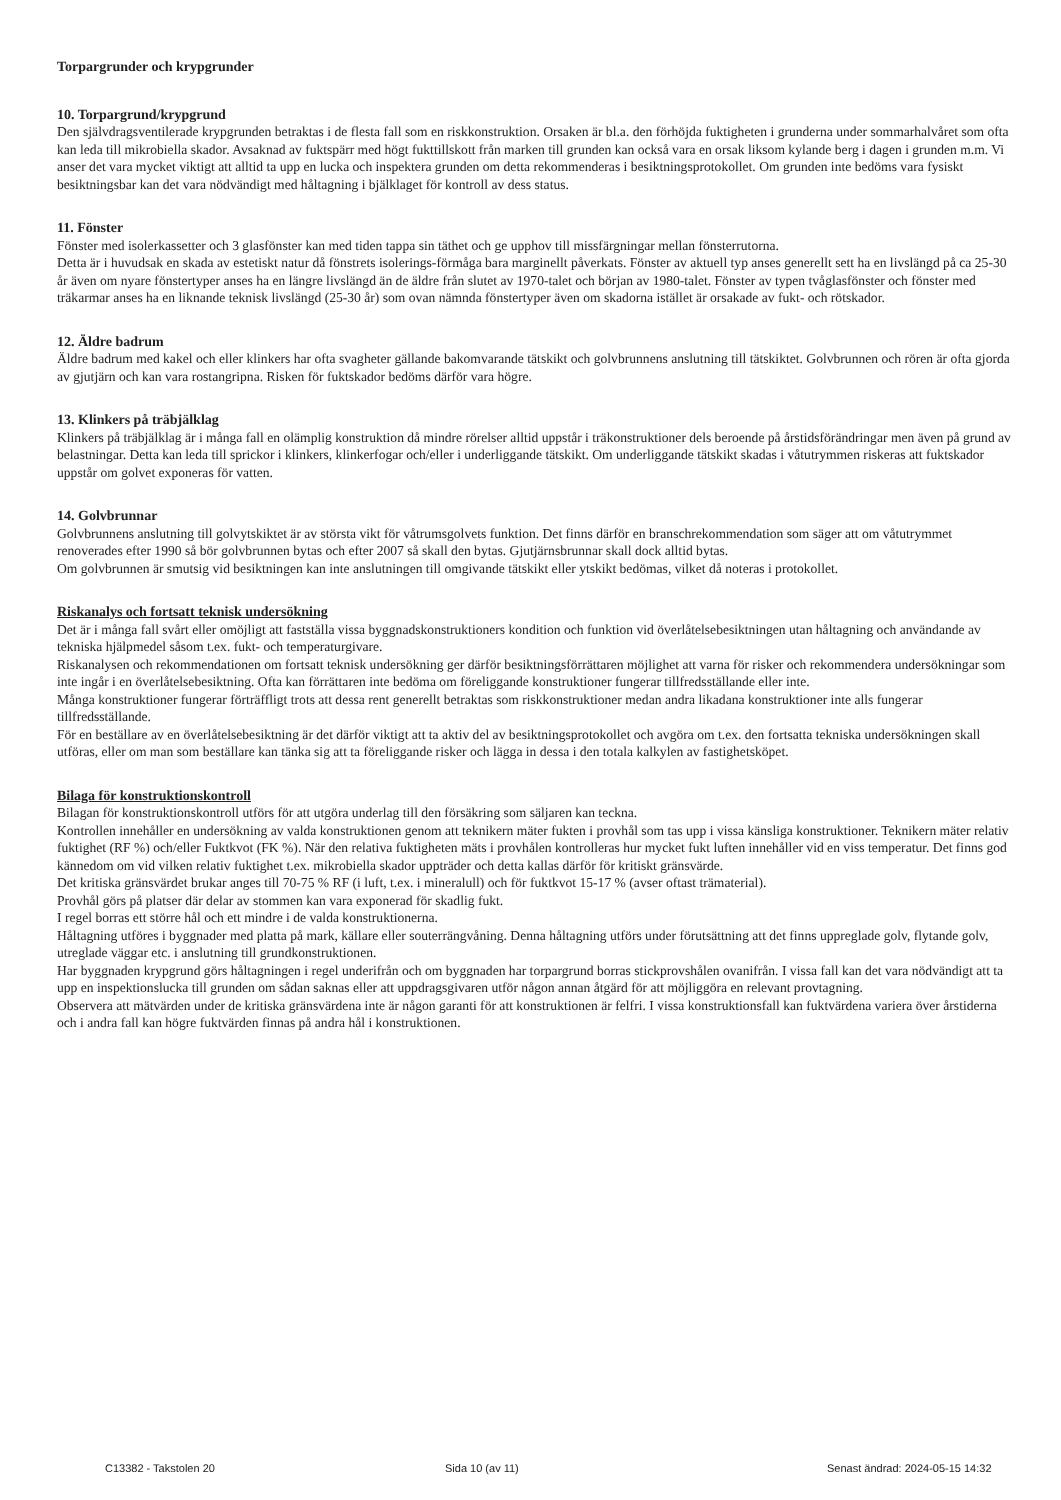Torpargrunder och krypgrunder
10. Torpargrund/krypgrund
Den självdragsventilerade krypgrunden betraktas i de flesta fall som en riskkonstruktion. Orsaken är bl.a. den förhöjda fuktigheten i grunderna under sommarhalvåret som ofta kan leda till mikrobiella skador. Avsaknad av fuktspärr med högt fukttillskott från marken till grunden kan också vara en orsak liksom kylande berg i dagen i grunden m.m. Vi anser det vara mycket viktigt att alltid ta upp en lucka och inspektera grunden om detta rekommenderas i besiktningsprotokollet. Om grunden inte bedöms vara fysiskt besiktningsbar kan det vara nödvändigt med håltagning i bjälklaget för kontroll av dess status.
11. Fönster
Fönster med isolerkassetter och 3 glasfönster kan med tiden tappa sin täthet och ge upphov till missfärgningar mellan fönsterrutorna.
Detta är i huvudsak en skada av estetiskt natur då fönstrets isolerings-förmåga bara marginellt påverkats. Fönster av aktuell typ anses generellt sett ha en livslängd på ca 25-30 år även om nyare fönstertyper anses ha en längre livslängd än de äldre från slutet av 1970-talet och början av 1980-talet. Fönster av typen tvåglasfönster och fönster med träkarmar anses ha en liknande teknisk livslängd (25-30 år) som ovan nämnda fönstertyper även om skadorna istället är orsakade av fukt- och rötskador.
12. Äldre badrum
Äldre badrum med kakel och eller klinkers har ofta svagheter gällande bakomvarande tätskikt och golvbrunnens anslutning till tätskiktet. Golvbrunnen och rören är ofta gjorda av gjutjärn och kan vara rostangripna. Risken för fuktskador bedöms därför vara högre.
13. Klinkers på träbjälklag
Klinkers på träbjälklag är i många fall en olämplig konstruktion då mindre rörelser alltid uppstår i träkonstruktioner dels beroende på årstidsförändringar men även på grund av belastningar. Detta kan leda till sprickor i klinkers, klinkerfogar och/eller i underliggande tätskikt. Om underliggande tätskikt skadas i våtutrymmen riskeras att fuktskador uppstår om golvet exponeras för vatten.
14. Golvbrunnar
Golvbrunnens anslutning till golvytskiktet är av största vikt för våtrumsgolvets funktion. Det finns därför en branschrekommendation som säger att om våtutrymmet renoverades efter 1990 så bör golvbrunnen bytas och efter 2007 så skall den bytas. Gjutjärnsbrunnar skall dock alltid bytas.
Om golvbrunnen är smutsig vid besiktningen kan inte anslutningen till omgivande tätskikt eller ytskikt bedömas, vilket då noteras i protokollet.
Riskanalys och fortsatt teknisk undersökning
Det är i många fall svårt eller omöjligt att fastställa vissa byggnadskonstruktioners kondition och funktion vid överlåtelsebesiktningen utan håltagning och användande av tekniska hjälpmedel såsom t.ex. fukt- och temperaturgivare.
Riskanalysen och rekommendationen om fortsatt teknisk undersökning ger därför besiktningsförrättaren möjlighet att varna för risker och rekommendera undersökningar som inte ingår i en överlåtelsebesiktning. Ofta kan förrättaren inte bedöma om föreliggande konstruktioner fungerar tillfredsställande eller inte.
Många konstruktioner fungerar förträffligt trots att dessa rent generellt betraktas som riskkonstruktioner medan andra likadana konstruktioner inte alls fungerar tillfredsställande.
För en beställare av en överlåtelsebesiktning är det därför viktigt att ta aktiv del av besiktningsprotokollet och avgöra om t.ex. den fortsatta tekniska undersökningen skall utföras, eller om man som beställare kan tänka sig att ta föreliggande risker och lägga in dessa i den totala kalkylen av fastighetsköpet.
Bilaga för konstruktionskontroll
Bilagan för konstruktionskontroll utförs för att utgöra underlag till den försäkring som säljaren kan teckna.
Kontrollen innehåller en undersökning av valda konstruktionen genom att teknikern mäter fukten i provhål som tas upp i vissa känsliga konstruktioner. Teknikern mäter relativ fuktighet (RF %) och/eller Fuktkvot (FK %). När den relativa fuktigheten mäts i provhålen kontrolleras hur mycket fukt luften innehåller vid en viss temperatur. Det finns god kännedom om vid vilken relativ fuktighet t.ex. mikrobiella skador uppträder och detta kallas därför för kritiskt gränsvärde.
Det kritiska gränsvärdet brukar anges till 70-75 % RF (i luft, t.ex. i mineralull) och för fuktkvot 15-17 % (avser oftast trämaterial).
Provhål görs på platser där delar av stommen kan vara exponerad för skadlig fukt.
I regel borras ett större hål och ett mindre i de valda konstruktionerna.
Håltagning utföres i byggnader med platta på mark, källare eller souterrängvåning. Denna håltagning utförs under förutsättning att det finns uppreglade golv, flytande golv, utreglade väggar etc. i anslutning till grundkonstruktionen.
Har byggnaden krypgrund görs håltagningen i regel underifrån och om byggnaden har torpargrund borras stickprovshålen ovanifrån. I vissa fall kan det vara nödvändigt att ta upp en inspektionslucka till grunden om sådan saknas eller att uppdragsgivaren utför någon annan åtgärd för att möjliggöra en relevant provtagning.
Observera att mätvärden under de kritiska gränsvärdena inte är någon garanti för att konstruktionen är felfri. I vissa konstruktionsfall kan fuktvärdena variera över årstiderna och i andra fall kan högre fuktvärden finnas på andra hål i konstruktionen.
C13382 - Takstolen 20 Sida 10 (av 11) Senast ändrad: 2024-05-15 14:32